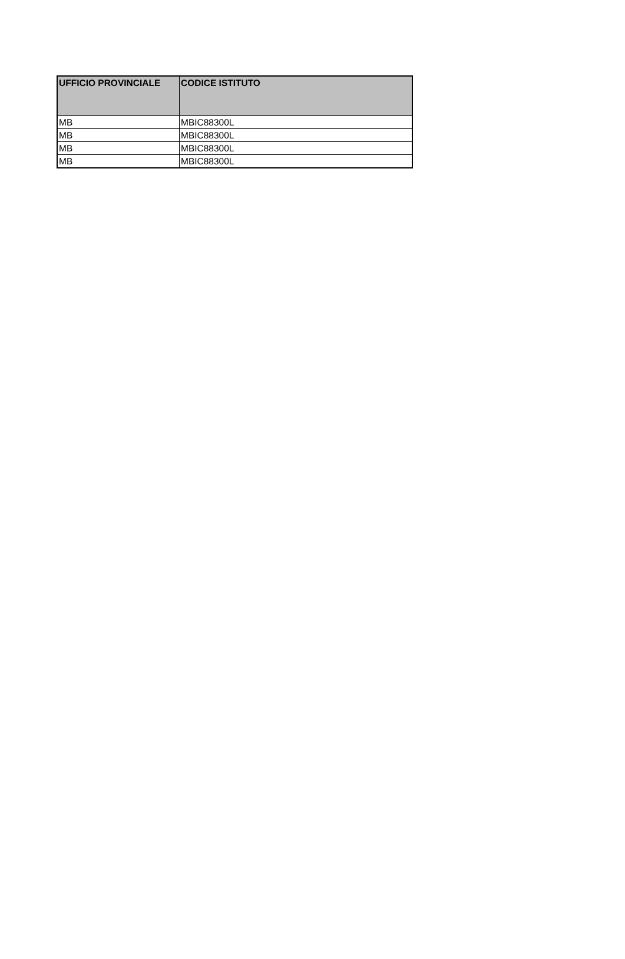| UFFICIO PROVINCIALE | CODICE ISTITUTO |
| --- | --- |
| MB | MBIC88300L |
| MB | MBIC88300L |
| MB | MBIC88300L |
| MB | MBIC88300L |